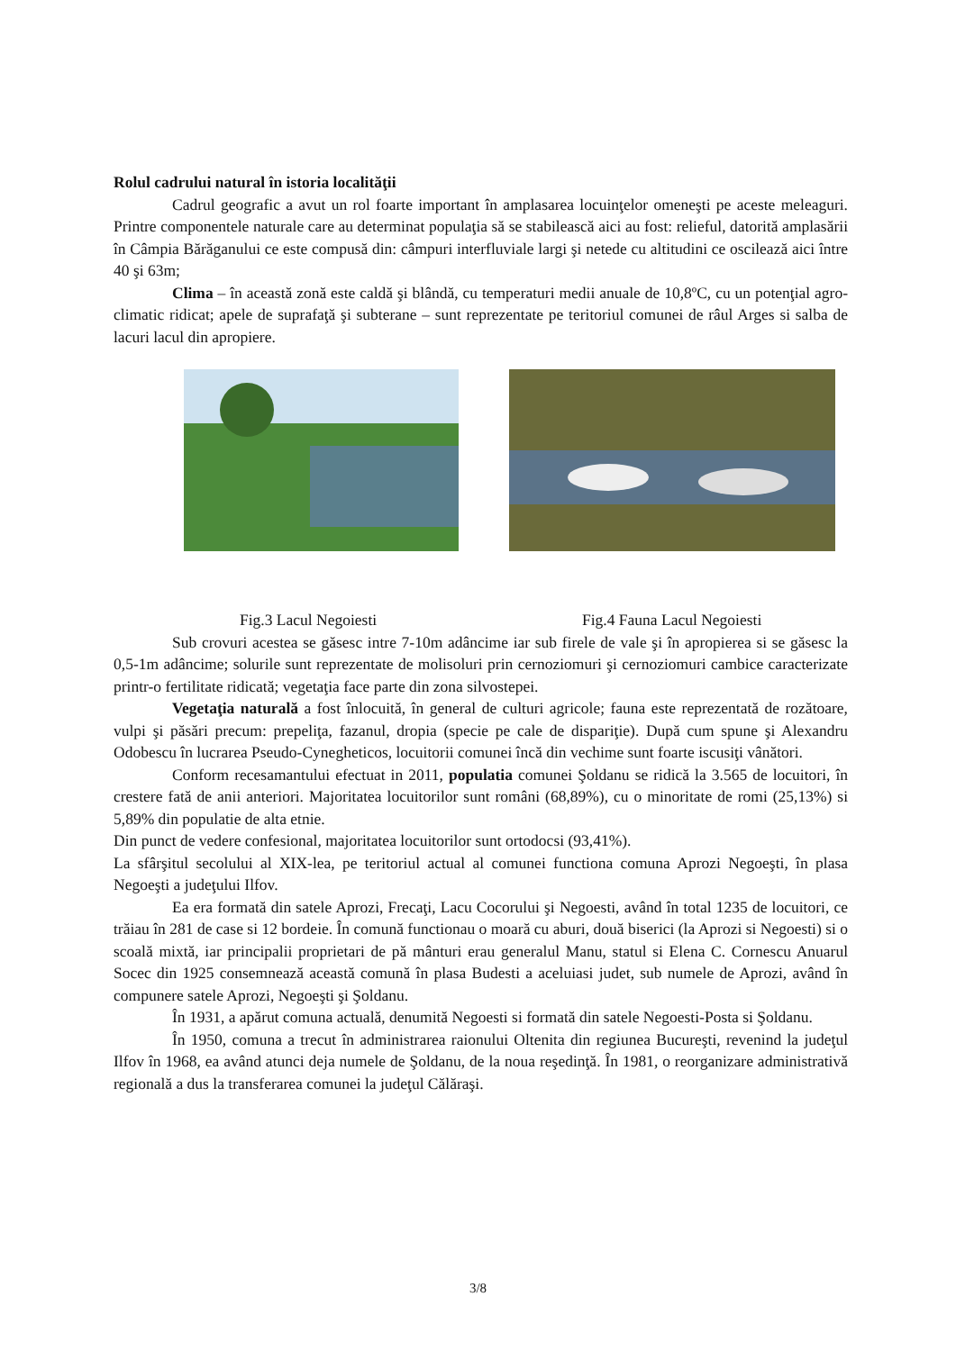Rolul cadrului natural în istoria localităţii
Cadrul geografic a avut un rol foarte important în amplasarea locuinţelor omeneşti pe aceste meleaguri. Printre componentele naturale care au determinat populaţia să se stabilească aici au fost: relieful, datorită amplasării în Câmpia Bărăganului ce este compusă din: câmpuri interfluviale largi şi netede cu altitudini ce oscilează aici între 40 şi 63m;
Clima – în această zonă este caldă şi blândă, cu temperaturi medii anuale de 10,8ºC, cu un potenţial agro-climatic ridicat; apele de suprafaţă şi subterane – sunt reprezentate pe teritoriul comunei de râul Arges si salba de lacuri lacul din apropiere.
Fig.3 Lacul Negoiesti Fig.4 Fauna Lacul Negoiesti
Sub crovuri acestea se găsesc intre 7-10m adâncime iar sub firele de vale şi în apropierea si se găsesc la 0,5-1m adâncime; solurile sunt reprezentate de molisoluri prin cernoziomuri şi cernoziomuri cambice caracterizate printr-o fertilitate ridicată; vegetaţia face parte din zona silvostepei.
Vegetaţia naturală a fost înlocuită, în general de culturi agricole; fauna este reprezentată de rozătoare, vulpi şi păsări precum: prepeliţa, fazanul, dropia (specie pe cale de dispariţie). După cum spune şi Alexandru Odobescu în lucrarea Pseudo-Cynegheticos, locuitorii comunei încă din vechime sunt foarte iscusiţi vânători.
Conform recesamantului efectuat in 2011, populatia comunei Şoldanu se ridică la 3.565 de locuitori, în crestere fată de anii anteriori. Majoritatea locuitorilor sunt români (68,89%), cu o minoritate de romi (25,13%) si 5,89% din populatie de alta etnie.
Din punct de vedere confesional, majoritatea locuitorilor sunt ortodocsi (93,41%).
La sfârşitul secolului al XIX-lea, pe teritoriul actual al comunei functiona comuna Aprozi Negoeşti, în plasa Negoeşti a judeţului Ilfov.
Ea era formată din satele Aprozi, Frecaţi, Lacu Cocorului şi Negoesti, având în total 1235 de locuitori, ce trăiau în 281 de case si 12 bordeie. În comună functionau o moară cu aburi, două biserici (la Aprozi si Negoesti) si o scoală mixtă, iar principalii proprietari de pă mânturi erau generalul Manu, statul si Elena C. Cornescu Anuarul Socec din 1925 consemnează această comună în plasa Budesti a aceluiasi judet, sub numele de Aprozi, având în compunere satele Aprozi, Negoeşti şi Şoldanu.
În 1931, a apărut comuna actuală, denumită Negoesti si formată din satele Negoesti-Posta si Şoldanu.
În 1950, comuna a trecut în administrarea raionului Oltenita din regiunea Bucureşti, revenind la judeţul Ilfov în 1968, ea având atunci deja numele de Şoldanu, de la noua reşedinţă. În 1981, o reorganizare administrativă regională a dus la transferarea comunei la judeţul Călăraşi.
3/8